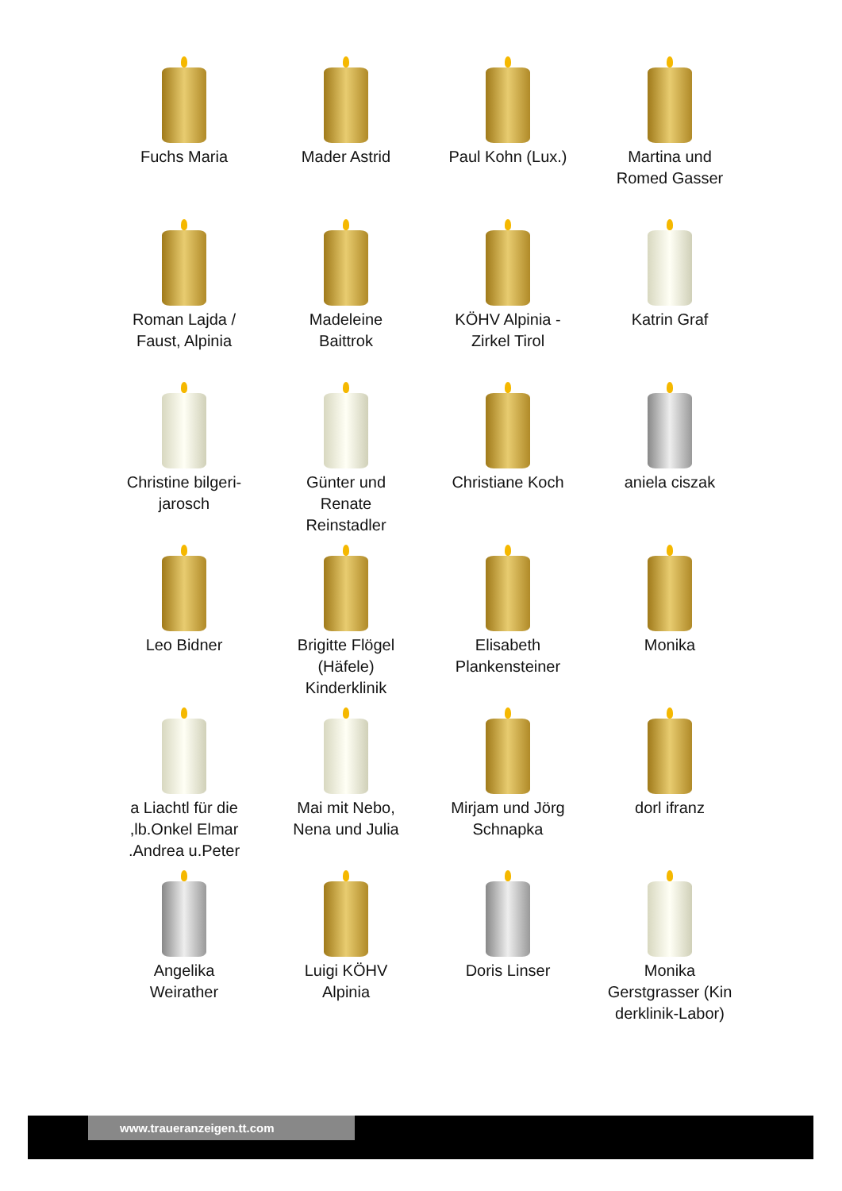Fuchs Maria
Mader Astrid
Paul Kohn (Lux.)
Martina und
Romed Gasser
Roman Lajda /
Faust, Alpinia
Madeleine
Baittrok
KÖHV Alpinia -
Zirkel Tirol
Katrin Graf
Christine bilgeri-
jarosch
Günter und
Renate
Reinstadler
Christiane Koch
aniela ciszak
Leo Bidner
Brigitte Flögel
(Häfele)
Kinderklinik
Elisabeth
Plankensteiner
Monika
a Liachtl für die
,lb.Onkel Elmar
.Andrea u.Peter
Mai mit Nebo,
Nena und Julia
Mirjam und Jörg
Schnapka
dorl ifranz
Angelika
Weirather
Luigi KÖHV
Alpinia
Doris Linser
Monika
Gerstgrasser (Kin
derklinik-Labor)
www.traueranzeigen.tt.com